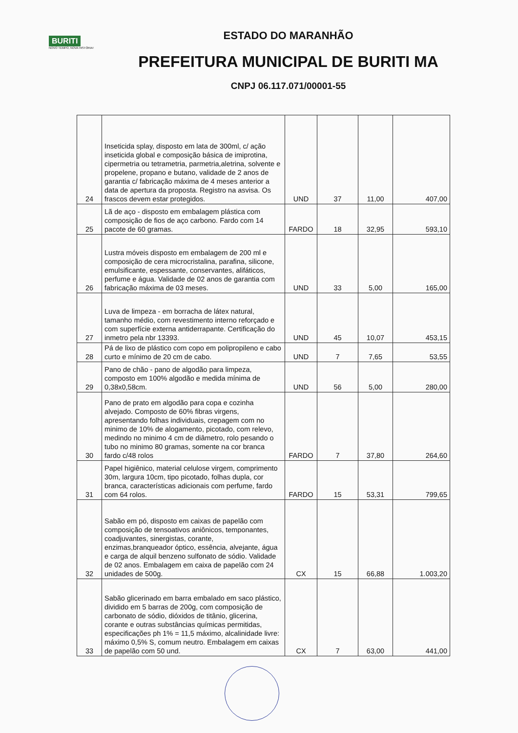BURITI
NOVO TEMPO, NOVA HISTÓRIA!
ESTADO DO MARANHÃO
PREFEITURA MUNICIPAL DE BURITI MA
CNPJ 06.117.071/00001-55
| 24 | Inseticida splay, disposto em lata de 300ml, c/ ação inseticida global e composição básica de imiprotina, cipermetria ou tetrametria, parmetria,aletrina, solvente e propelene, propano e butano, validade de 2 anos de garantia c/ fabricação máxima de 4 meses anterior a data de apertura da proposta. Registro na asvisa. Os frascos devem estar protegidos. | UND | 37 | 11,00 | 407,00 |
| 25 | Lã de aço - disposto em embalagem plástica com composição de fios de aço carbono. Fardo com 14 pacote de 60 gramas. | FARDO | 18 | 32,95 | 593,10 |
| 26 | Lustra móveis disposto em embalagem de 200 ml e composição de cera microcristalina, parafina, silicone, emulsificante, espessante, conservantes, alifáticos, perfume e água. Validade de 02 anos de garantia com fabricação máxima de 03 meses. | UND | 33 | 5,00 | 165,00 |
| 27 | Luva de limpeza - em borracha de látex natural, tamanho médio, com revestimento interno reforçado e com superfície externa antiderrapante. Certificação do inmetro pela nbr 13393. | UND | 45 | 10,07 | 453,15 |
| 28 | Pá de lixo de plástico com copo em polipropileno e cabo curto e mínimo de 20 cm de cabo. | UND | 7 | 7,65 | 53,55 |
| 29 | Pano de chão - pano de algodão para limpeza, composto em 100% algodão e medida mínima de 0,38x0,58cm. | UND | 56 | 5,00 | 280,00 |
| 30 | Pano de prato em algodão para copa e cozinha alvejado. Composto de 60% fibras virgens, apresentando folhas individuais, crepagem com no minimo de 10% de alogamento, picotado, com relevo, medindo no minimo 4 cm de diâmetro, rolo pesando o tubo no minimo 80 gramas, somente na cor branca fardo c/48 rolos | FARDO | 7 | 37,80 | 264,60 |
| 31 | Papel higiênico, material celulose virgem, comprimento 30m, largura 10cm, tipo picotado, folhas dupla, cor branca, características adicionais com perfume, fardo com 64 rolos. | FARDO | 15 | 53,31 | 799,65 |
| 32 | Sabão em pó, disposto em caixas de papelão com composição de tensoativos aniônicos, temponantes, coadjuvantes, sinergistas, corante, enzimas,branqueador óptico, essência, alvejante, água e carga de alquil benzeno sulfonato de sódio. Validade de 02 anos. Embalagem em caixa de papelão com 24 unidades de 500g. | CX | 15 | 66,88 | 1.003,20 |
| 33 | Sabão glicerinado em barra embalado em saco plástico, dividido em 5 barras de 200g, com composição de carbonato de sódio, dióxidos de titânio, glicerina, corante e outras substâncias químicas permitidas, especificações ph 1% = 11,5 máximo, alcalinidade livre: máximo 0,5% S, comum neutro. Embalagem em caixas de papelão com 50 und. | CX | 7 | 63,00 | 441,00 |